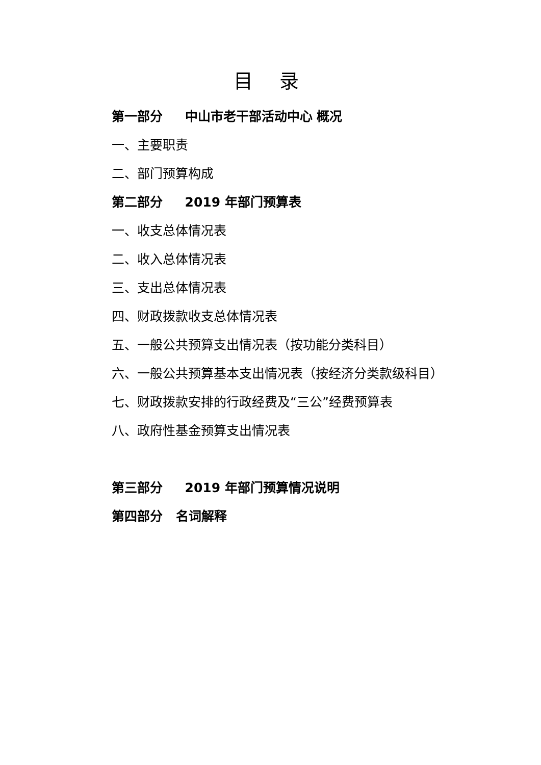目 录
第一部分 中山市老干部活动中心 概况
一、主要职责
二、部门预算构成
第二部分 2019 年部门预算表
一、收支总体情况表
二、收入总体情况表
三、支出总体情况表
四、财政拨款收支总体情况表
五、一般公共预算支出情况表（按功能分类科目）
六、一般公共预算基本支出情况表（按经济分类款级科目）
七、财政拨款安排的行政经费及“三公”经费预算表
八、政府性基金预算支出情况表
第三部分 2019 年部门预算情况说明
第四部分 名词解释